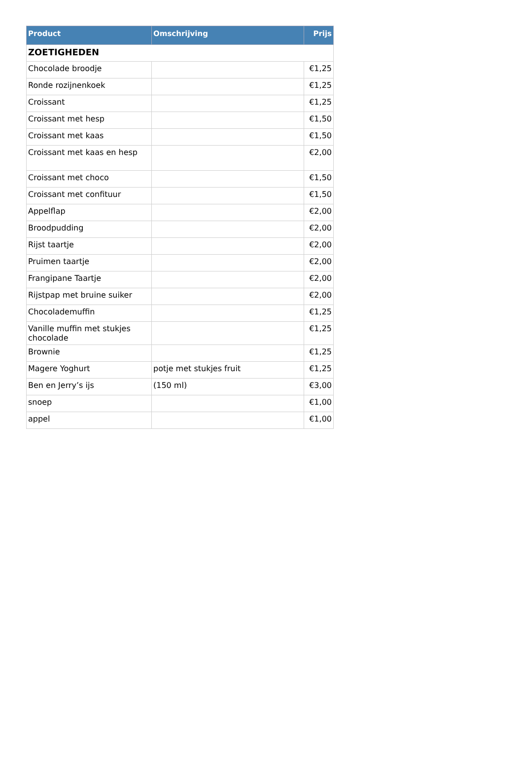| Product | Omschrijving | Prijs |
| --- | --- | --- |
| ZOETIGHEDEN | | |
| Chocolade broodje | | €1,25 |
| Ronde rozijnenkoek | | €1,25 |
| Croissant | | €1,25 |
| Croissant met hesp | | €1,50 |
| Croissant met kaas | | €1,50 |
| Croissant met kaas en hesp | | €2,00 |
| Croissant met choco | | €1,50 |
| Croissant met confituur | | €1,50 |
| Appelflap | | €2,00 |
| Broodpudding | | €2,00 |
| Rijst taartje | | €2,00 |
| Pruimen taartje | | €2,00 |
| Frangipane Taartje | | €2,00 |
| Rijstpap met bruine suiker | | €2,00 |
| Chocolademuffin | | €1,25 |
| Vanille muffin met stukjes chocolade | | €1,25 |
| Brownie | | €1,25 |
| Magere Yoghurt | potje met stukjes fruit | €1,25 |
| Ben en Jerry’s ijs | (150 ml) | €3,00 |
| snoep | | €1,00 |
| appel | | €1,00 |